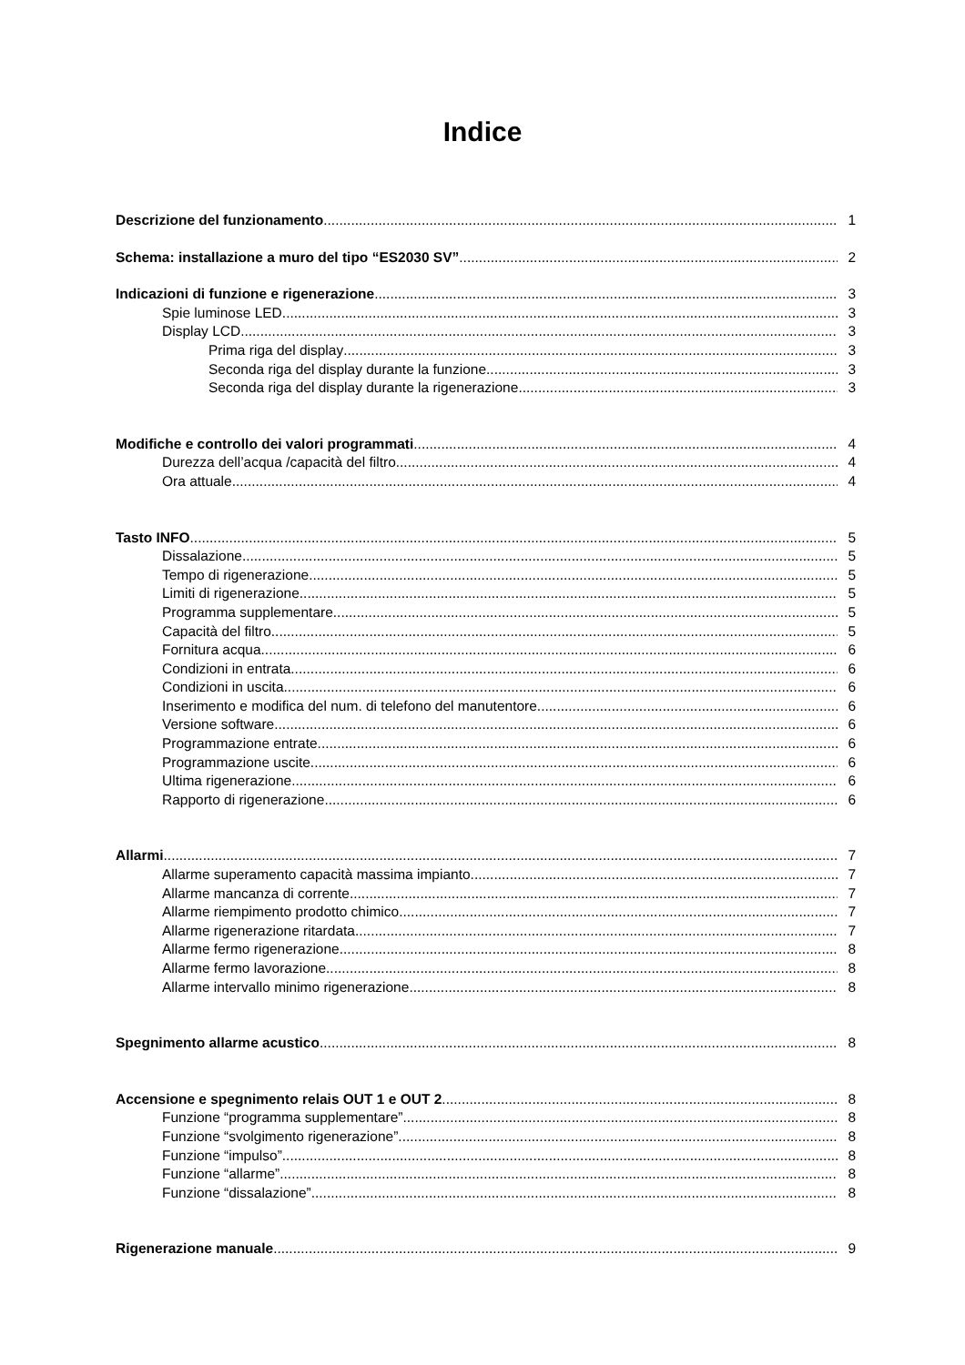Indice
Descrizione del funzionamento 1
Schema: installazione a muro del tipo “ES2030 SV” 2
Indicazioni di funzione e rigenerazione 3
Spie luminose LED 3
Display LCD 3
Prima riga del display 3
Seconda riga del display durante la funzione 3
Seconda riga del display durante la rigenerazione 3
Modifiche e controllo dei valori programmati 4
Durezza dell’acqua /capacità del filtro 4
Ora attuale 4
Tasto INFO 5
Dissalazione 5
Tempo di rigenerazione 5
Limiti di rigenerazione 5
Programma supplementare 5
Capacità del filtro 5
Fornitura acqua 6
Condizioni in entrata 6
Condizioni in uscita 6
Inserimento e modifica del num. di telefono del manutentore 6
Versione software 6
Programmazione entrate 6
Programmazione uscite 6
Ultima rigenerazione 6
Rapporto di rigenerazione 6
Allarmi 7
Allarme superamento capacità massima impianto 7
Allarme mancanza di corrente 7
Allarme riempimento prodotto chimico 7
Allarme rigenerazione ritardata 7
Allarme fermo rigenerazione 8
Allarme fermo lavorazione 8
Allarme intervallo minimo rigenerazione 8
Spegnimento allarme acustico 8
Accensione e spegnimento relais OUT 1 e OUT 2 8
Funzione “programma supplementare” 8
Funzione “svolgimento rigenerazione” 8
Funzione “impulso” 8
Funzione “allarme” 8
Funzione “dissalazione” 8
Rigenerazione manuale 9